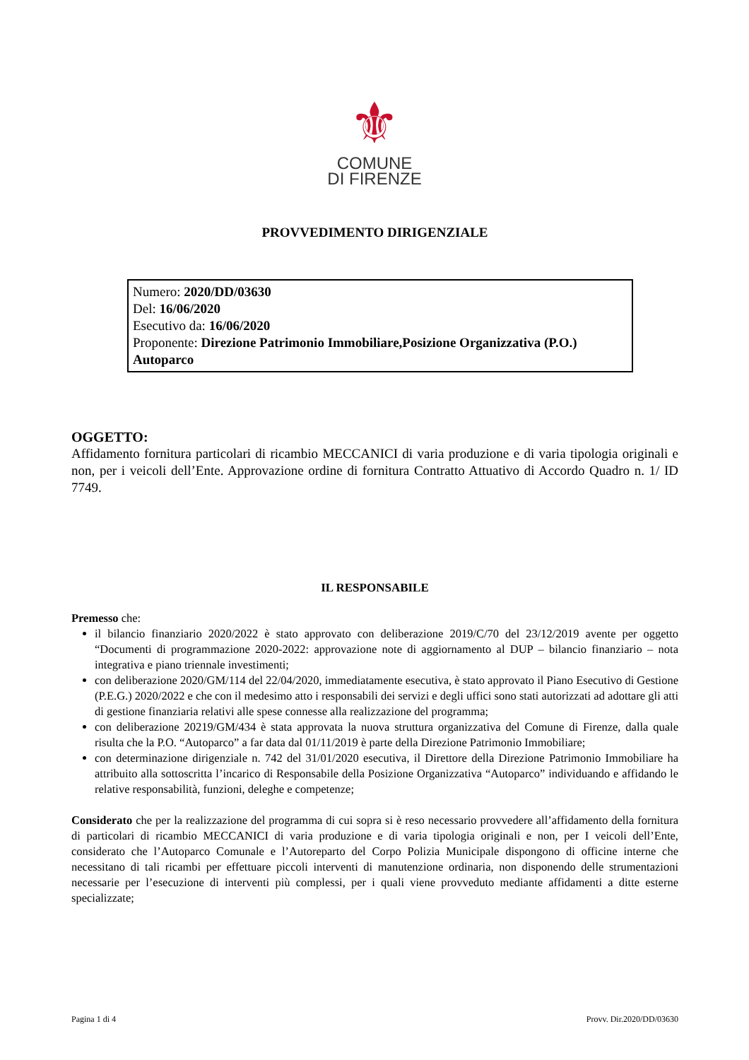⚜
COMUNE
DI FIRENZE
PROVVEDIMENTO DIRIGENZIALE
Numero: 2020/DD/03630
Del: 16/06/2020
Esecutivo da: 16/06/2020
Proponente: Direzione Patrimonio Immobiliare,Posizione Organizzativa (P.O.) Autoparco
OGGETTO:
Affidamento fornitura particolari di ricambio MECCANICI di varia produzione e di varia tipologia originali e non, per i veicoli dell’Ente. Approvazione ordine di fornitura Contratto Attuativo di Accordo Quadro n. 1/ ID 7749.
IL RESPONSABILE
Premesso che:
il bilancio finanziario 2020/2022 è stato approvato con deliberazione 2019/C/70 del 23/12/2019 avente per oggetto “Documenti di programmazione 2020-2022: approvazione note di aggiornamento al DUP – bilancio finanziario – nota integrativa e piano triennale investimenti;
con deliberazione 2020/GM/114 del 22/04/2020, immediatamente esecutiva, è stato approvato il Piano Esecutivo di Gestione (P.E.G.) 2020/2022 e che con il medesimo atto i responsabili dei servizi e degli uffici sono stati autorizzati ad adottare gli atti di gestione finanziaria relativi alle spese connesse alla realizzazione del programma;
con deliberazione 20219/GM/434 è stata approvata la nuova struttura organizzativa del Comune di Firenze, dalla quale risulta che la P.O. “Autoparco” a far data dal 01/11/2019 è parte della Direzione Patrimonio Immobiliare;
con determinazione dirigenziale n. 742 del 31/01/2020 esecutiva, il Direttore della Direzione Patrimonio Immobiliare ha attribuito alla sottoscritta l’incarico di Responsabile della Posizione Organizzativa “Autoparco” individuando e affidando le relative responsabilità, funzioni, deleghe e competenze;
Considerato che per la realizzazione del programma di cui sopra si è reso necessario provvedere all’affidamento della fornitura di particolari di ricambio MECCANICI di varia produzione e di varia tipologia originali e non, per I veicoli dell’Ente, considerato che l’Autoparco Comunale e l’Autoreparto del Corpo Polizia Municipale dispongono di officine interne che necessitano di tali ricambi per effettuare piccoli interventi di manutenzione ordinaria, non disponendo delle strumentazioni necessarie per l’esecuzione di interventi più complessi, per i quali viene provveduto mediante affidamenti a ditte esterne specializzate;
Pagina 1 di 4 Provv. Dir.2020/DD/03630